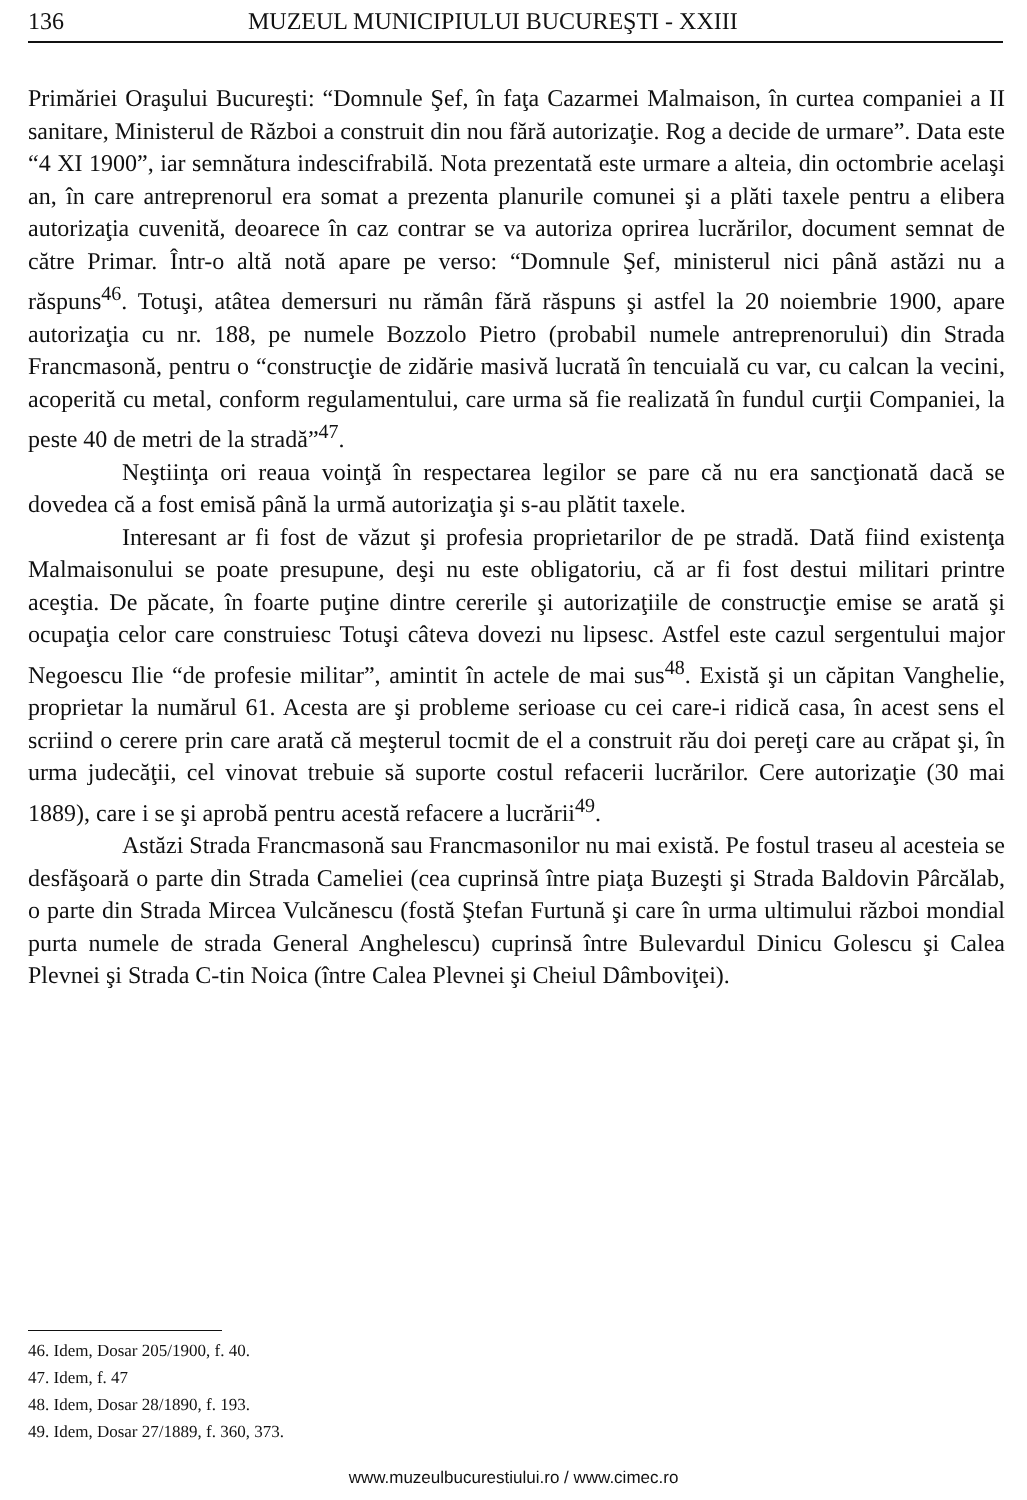136 MUZEUL MUNICIPIULUI BUCUREŞTI - XXIII
Primăriei Oraşului Bucureşti: “Domnule Şef, în faţa Cazarmei Malmaison, în curtea companiei a II sanitare, Ministerul de Război a construit din nou fără autorizaţie. Rog a decide de urmare”. Data este “4 XI 1900”, iar semnătura indescifrabilă. Nota prezentată este urmare a alteia, din octombrie acelaşi an, în care antreprenorul era somat a prezenta planurile comunei şi a plăti taxele pentru a elibera autorizaţia cuvenită, deoarece în caz contrar se va autoriza oprirea lucrărilor, document semnat de către Primar. Într-o altă notă apare pe verso: “Domnule Şef, ministerul nici până astăzi nu a răspuns<sup>46</sup>. Totuşi, atâtea demersuri nu rămân fără răspuns şi astfel la 20 noiembrie 1900, apare autorizaţia cu nr. 188, pe numele Bozzolo Pietro (probabil numele antreprenorului) din Strada Francmasonă, pentru o “construcţie de zidărie masivă lucrată în tencuială cu var, cu calcan la vecini, acoperită cu metal, conform regulamentului, care urma să fie realizată în fundul curţii Companiei, la peste 40 de metri de la stradă”<sup>47</sup>.
Neştiinţa ori reaua voinţă în respectarea legilor se pare că nu era sancţionată dacă se dovedea că a fost emisă până la urmă autorizaţia şi s-au plătit taxele.
Interesant ar fi fost de văzut şi profesia proprietarilor de pe stradă. Dată fiind existenţa Malmaisonului se poate presupune, deşi nu este obligatoriu, că ar fi fost destui militari printre aceştia. De păcate, în foarte puţine dintre cererile şi autorizaţiile de construcţie emise se arată şi ocupaţia celor care construiesc Totuşi câteva dovezi nu lipsesc. Astfel este cazul sergentului major Negoescu Ilie “de profesie militar”, amintit în actele de mai sus<sup>48</sup>. Există şi un căpitan Vanghelie, proprietar la numărul 61. Acesta are şi probleme serioase cu cei care-i ridică casa, în acest sens el scriind o cerere prin care arată că meşterul tocmit de el a construit rău doi pereţi care au crăpat şi, în urma judecăţii, cel vinovat trebuie să suporte costul refacerii lucrărilor. Cere autorizaţie (30 mai 1889), care i se şi aprobă pentru acestă refacere a lucrării<sup>49</sup>.
Astăzi Strada Francmasonă sau Francmasonilor nu mai există. Pe fostul traseu al acesteia se desfăşoară o parte din Strada Cameliei (cea cuprinsă între piaţa Buzeşti şi Strada Baldovin Pârcălab, o parte din Strada Mircea Vulcănescu (fostă Ştefan Furtună şi care în urma ultimului război mondial purta numele de strada General Anghelescu) cuprinsă între Bulevardul Dinicu Golescu şi Calea Plevnei şi Strada C-tin Noica (între Calea Plevnei şi Cheiul Dâmboviţei).
46. Idem, Dosar 205/1900, f. 40.
47. Idem, f. 47
48. Idem, Dosar 28/1890, f. 193.
49. Idem, Dosar 27/1889, f. 360, 373.
www.muzeulbucurestiului.ro / www.cimec.ro